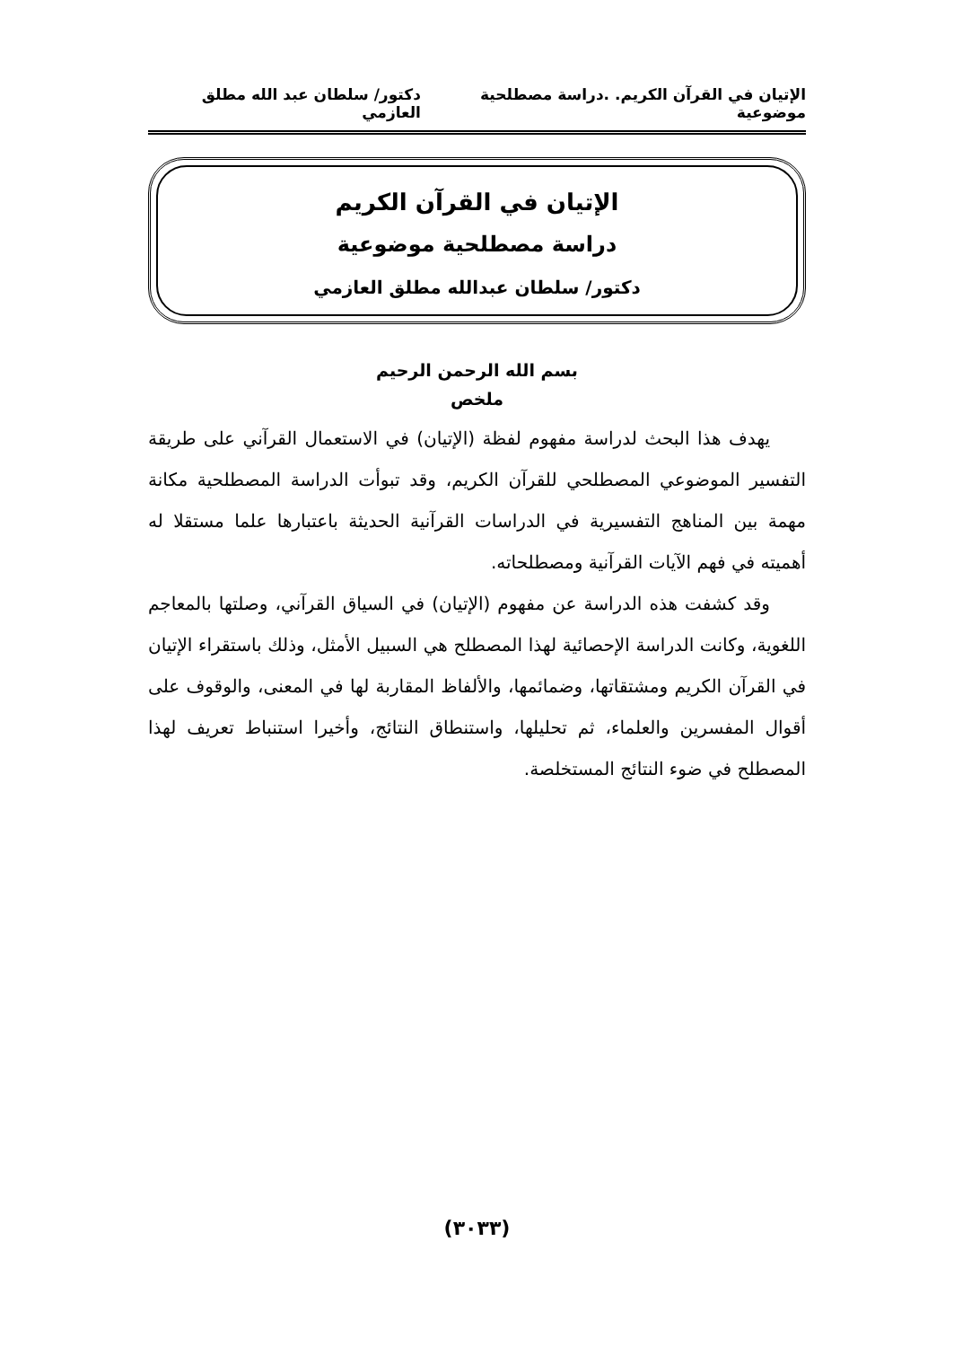الإتيان في القرآن الكريم. .دراسة مصطلحية موضوعية دكتور/ سلطان عبد الله مطلق العازمي
الإتيان في القرآن الكريم
دراسة مصطلحية موضوعية
دكتور/ سلطان عبدالله مطلق العازمي
بسم الله الرحمن الرحيم
ملخص
يهدف هذا البحث لدراسة مفهوم لفظة (الإتيان) في الاستعمال القرآني على طريقة التفسير الموضوعي المصطلحي للقرآن الكريم، وقد تبوأت الدراسة المصطلحية مكانة مهمة بين المناهج التفسيرية في الدراسات القرآنية الحديثة باعتبارها علما مستقلا له أهميته في فهم الآيات القرآنية ومصطلحاته.
وقد كشفت هذه الدراسة عن مفهوم (الإتيان) في السياق القرآني، وصلتها بالمعاجم اللغوية، وكانت الدراسة الإحصائية لهذا المصطلح هي السبيل الأمثل، وذلك باستقراء الإتيان في القرآن الكريم ومشتقاتها، وضمائمها، والألفاظ المقاربة لها في المعنى، والوقوف على أقوال المفسرين والعلماء، ثم تحليلها، واستنطاق النتائج، وأخيرا استنباط تعريف لهذا المصطلح في ضوء النتائج المستخلصة.
(٣٠٣٣)